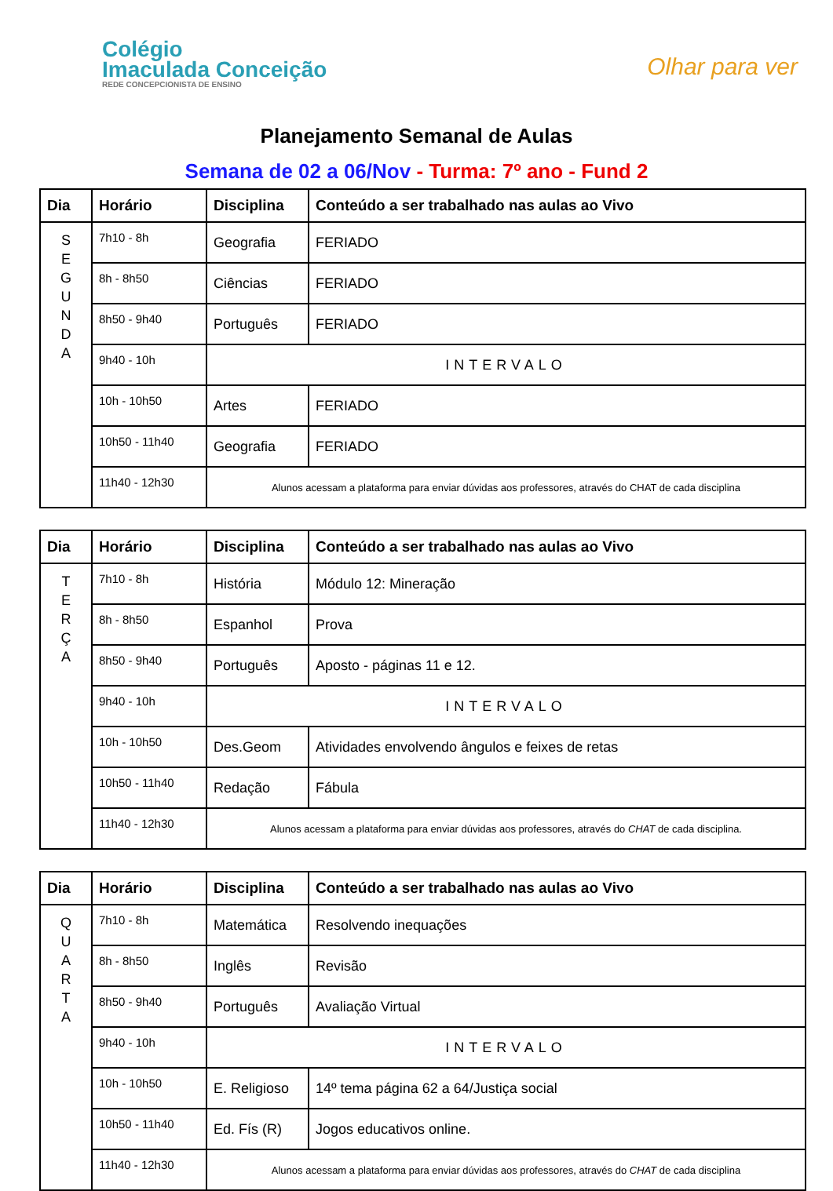Colégio
Imaculada Conceição
REDE CONCEPCIONISTA DE ENSINO
Olhar para ver
Planejamento Semanal de Aulas
Semana de 02 a 06/Nov - Turma: 7º ano - Fund 2
| Dia | Horário | Disciplina | Conteúdo a ser trabalhado nas aulas ao Vivo |
| --- | --- | --- | --- |
| S E G U N D A | 7h10 - 8h | Geografia | FERIADO |
| | 8h - 8h50 | Ciências | FERIADO |
| | 8h50 - 9h40 | Português | FERIADO |
| | 9h40 - 10h | INTERVALO | |
| | 10h - 10h50 | Artes | FERIADO |
| | 10h50 - 11h40 | Geografia | FERIADO |
| | 11h40 - 12h30 | Alunos acessam a plataforma para enviar dúvidas aos professores, através do CHAT de cada disciplina | |
| Dia | Horário | Disciplina | Conteúdo a ser trabalhado nas aulas ao Vivo |
| --- | --- | --- | --- |
| T E R Ç A | 7h10 - 8h | História | Módulo 12: Mineração |
| | 8h - 8h50 | Espanhol | Prova |
| | 8h50 - 9h40 | Português | Aposto - páginas 11 e 12. |
| | 9h40 - 10h | INTERVALO | |
| | 10h - 10h50 | Des.Geom | Atividades envolvendo ângulos e feixes de retas |
| | 10h50 - 11h40 | Redação | Fábula |
| | 11h40 - 12h30 | Alunos acessam a plataforma para enviar dúvidas aos professores, através do CHAT de cada disciplina. | |
| Dia | Horário | Disciplina | Conteúdo a ser trabalhado nas aulas ao Vivo |
| --- | --- | --- | --- |
| Q U A R T A | 7h10 - 8h | Matemática | Resolvendo inequações |
| | 8h - 8h50 | Inglês | Revisão |
| | 8h50 - 9h40 | Português | Avaliação Virtual |
| | 9h40 - 10h | INTERVALO | |
| | 10h - 10h50 | E. Religioso | 14º tema página 62 a 64/Justiça social |
| | 10h50 - 11h40 | Ed. Fís (R) | Jogos educativos online. |
| | 11h40 - 12h30 | Alunos acessam a plataforma para enviar dúvidas aos professores, através do CHAT de cada disciplina | |